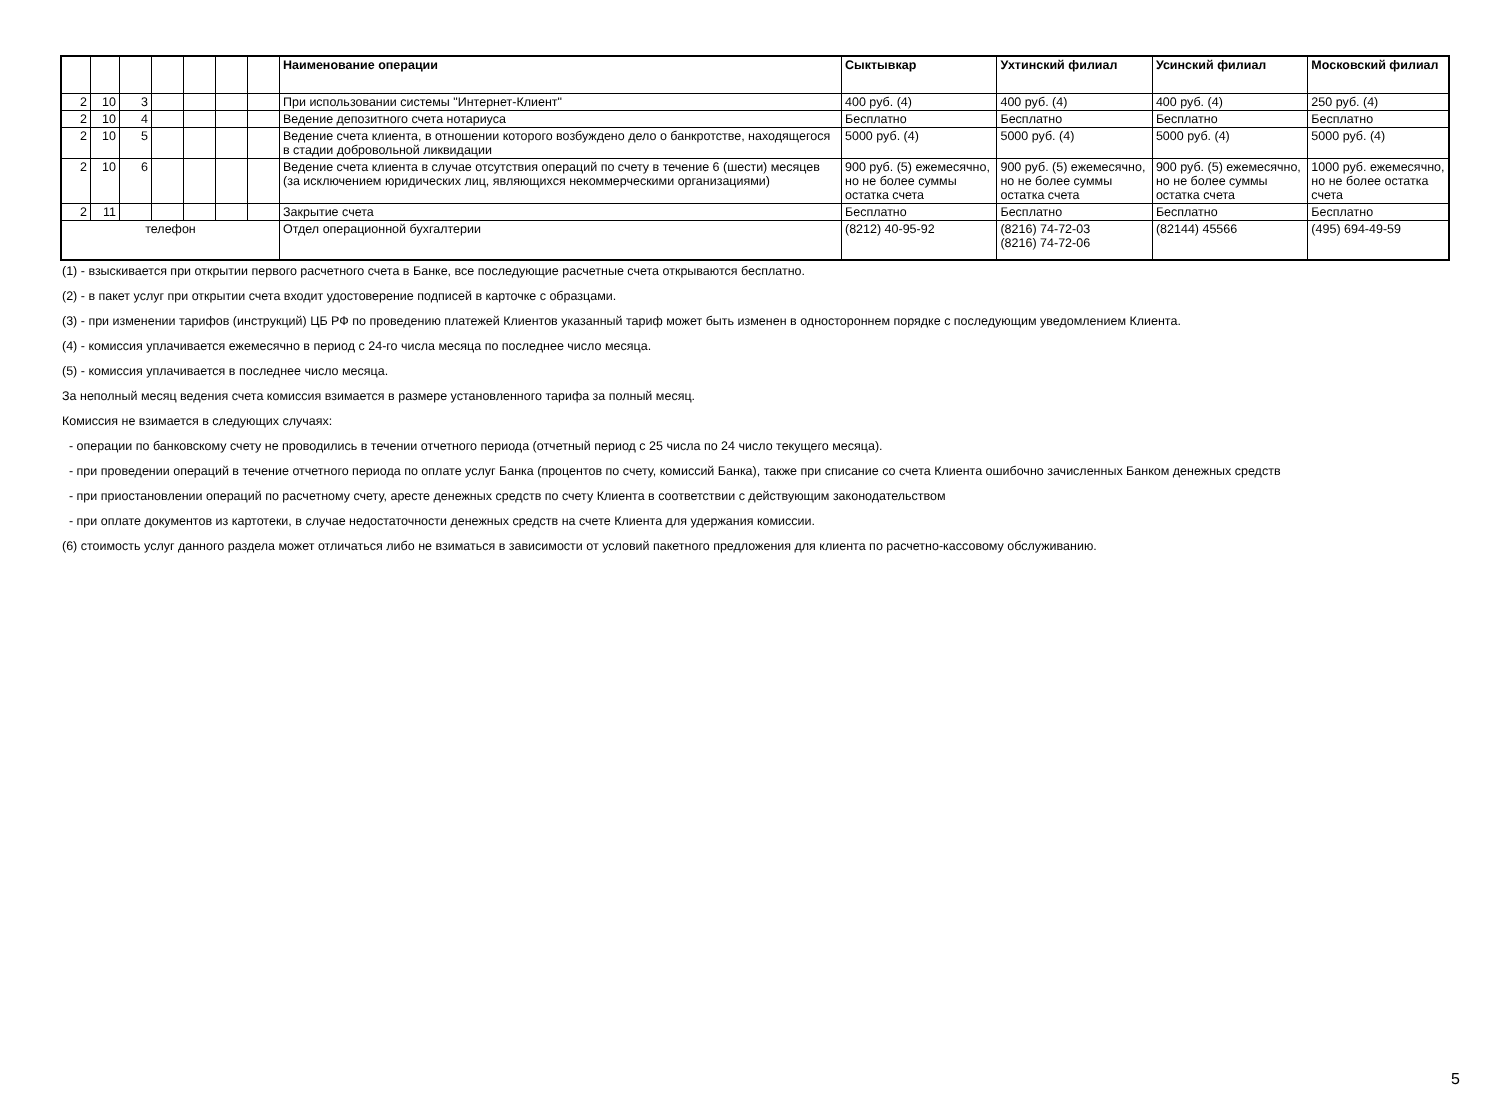| | | | | | | | Наименование операции | Сыктывкар | Ухтинский филиал | Усинский филиал | Московский филиал |
| --- | --- | --- | --- | --- | --- | --- | --- | --- | --- | --- | --- |
| 2 | 10 | 3 | | | | | При использовании системы "Интернет-Клиент" | 400 руб. (4) | 400 руб. (4) | 400 руб. (4) | 250 руб. (4) |
| 2 | 10 | 4 | | | | | Ведение депозитного счета нотариуса | Бесплатно | Бесплатно | Бесплатно | Бесплатно |
| 2 | 10 | 5 | | | | | Ведение счета клиента, в отношении которого возбуждено дело о банкротстве, находящегося в стадии добровольной ликвидации | 5000 руб. (4) | 5000 руб. (4) | 5000 руб. (4) | 5000 руб. (4) |
| 2 | 10 | 6 | | | | | Ведение счета клиента в случае отсутствия операций по счету в течение 6 (шести) месяцев (за исключением юридических лиц, являющихся некоммерческими организациями) | 900 руб. (5) ежемесячно, но не более суммы остатка счета | 900 руб. (5) ежемесячно, но не более суммы остатка счета | 900 руб. (5) ежемесячно, но не более суммы остатка счета | 1000 руб. ежемесячно, но не более остатка счета |
| 2 | 11 | | | | | | Закрытие счета | Бесплатно | Бесплатно | Бесплатно | Бесплатно |
| телефон | | | | | | | Отдел операционной бухгалтерии | (8212) 40-95-92 | (8216) 74-72-03 (8216) 74-72-06 | (82144) 45566 | (495) 694-49-59 |
(1) - взыскивается при открытии первого расчетного счета в Банке, все последующие расчетные счета открываются бесплатно.
(2) - в пакет услуг при открытии счета входит удостоверение подписей в карточке с образцами.
(3) - при изменении тарифов (инструкций) ЦБ РФ по проведению платежей Клиентов указанный тариф может быть изменен в одностороннем порядке с последующим уведомлением Клиента.
(4) - комиссия уплачивается ежемесячно в период с 24-го числа месяца по последнее число месяца.
(5) - комиссия уплачивается в последнее число месяца.
За неполный месяц ведения счета комиссия взимается в размере установленного тарифа за полный месяц.
Комиссия не взимается в следующих случаях:
- операции по банковскому счету не проводились в течении отчетного периода (отчетный период с 25 числа по 24 число текущего месяца).
- при проведении операций в течение отчетного периода по оплате услуг Банка (процентов по счету, комиссий Банка), также при списание со счета Клиента ошибочно зачисленных Банком денежных средств
- при приостановлении операций по расчетному счету, аресте денежных средств по счету Клиента в соответствии с действующим законодательством
- при оплате документов из картотеки, в случае недостаточности денежных средств на счете Клиента для удержания комиссии.
(6) стоимость услуг данного раздела может отличаться либо не взиматься в зависимости от условий пакетного предложения для клиента по расчетно-кассовому обслуживанию.
5